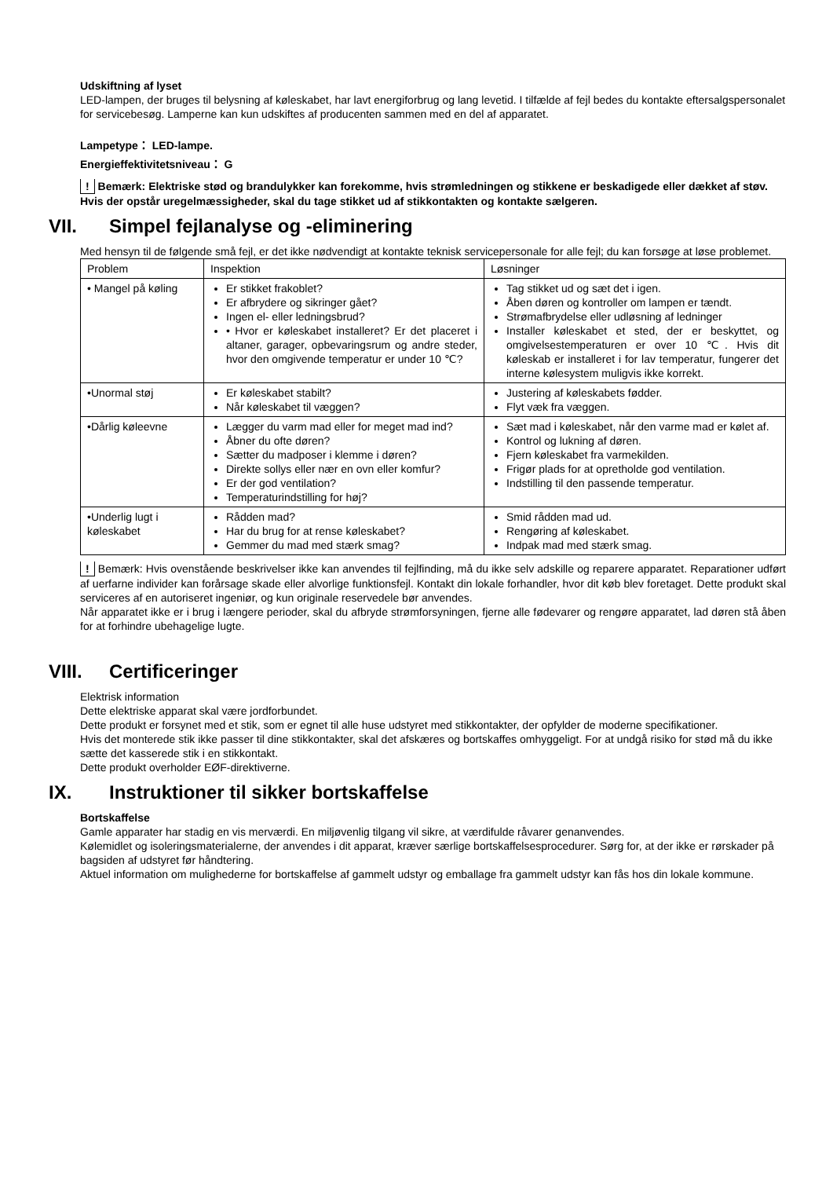Udskiftning af lyset
LED-lampen, der bruges til belysning af køleskabet, har lavt energiforbrug og lang levetid. I tilfælde af fejl bedes du kontakte eftersalgspersonalet for servicebesøg. Lamperne kan kun udskiftes af producenten sammen med en del af apparatet.
Lampetype： LED-lampe.
Energieffektivitetsniveau： G
! Bemærk: Elektriske stød og brandulykker kan forekomme, hvis strømledningen og stikkene er beskadigede eller dækket af støv. Hvis der opstår uregelmæssigheder, skal du tage stikket ud af stikkontakten og kontakte sælgeren.
VII. Simpel fejlanalyse og -eliminering
Med hensyn til de følgende små fejl, er det ikke nødvendigt at kontakte teknisk servicepersonale for alle fejl; du kan forsøge at løse problemet.
| Problem | Inspektion | Løsninger |
| • Mangel på køling | Er stikket frakoblet? Er afbrydere og sikringer gået? Ingen el- eller ledningsbrud? • Hvor er køleskabet installeret? Er det placeret i altaner, garager, opbevaringsrum og andre steder, hvor den omgivende temperatur er under 10 ℃? | Tag stikket ud og sæt det i igen. Åben døren og kontroller om lampen er tændt. Strømafbrydelse eller udløsning af ledninger Installer køleskabet et sted, der er beskyttet, og omgivelsestemperaturen er over 10 ℃. Hvis dit køleskab er installeret i for lav temperatur, fungerer det interne kølesystem muligvis ikke korrekt. |
| •Unormal støj | Er køleskabet stabilt? Når køleskabet til væggen? | Justering af køleskabets fødder. Flyt væk fra væggen. |
| •Dårlig køleevne | Lægger du varm mad eller for meget mad ind? Åbner du ofte døren? Sætter du madposer i klemme i døren? Direkte sollys eller nær en ovn eller komfur? Er der god ventilation? Temperaturindstilling for høj? | Sæt mad i køleskabet, når den varme mad er kølet af. Kontrol og lukning af døren. Fjern køleskabet fra varmekilden. Frigør plads for at opretholde god ventilation. Indstilling til den passende temperatur. |
| •Underlig lugt i køleskabet | Rådden mad? Har du brug for at rense køleskabet? Gemmer du mad med stærk smag? | Smid rådden mad ud. Rengøring af køleskabet. Indpak mad med stærk smag. |
! Bemærk: Hvis ovenstående beskrivelser ikke kan anvendes til fejlfinding, må du ikke selv adskille og reparere apparatet. Reparationer udført af uerfarne individer kan forårsage skade eller alvorlige funktionsfejl. Kontakt din lokale forhandler, hvor dit køb blev foretaget. Dette produkt skal serviceres af en autoriseret ingeniør, og kun originale reservedele bør anvendes.
Når apparatet ikke er i brug i længere perioder, skal du afbryde strømforsyningen, fjerne alle fødevarer og rengøre apparatet, lad døren stå åben for at forhindre ubehagelige lugte.
VIII. Certificeringer
Elektrisk information
Dette elektriske apparat skal være jordforbundet.
Dette produkt er forsynet med et stik, som er egnet til alle huse udstyret med stikkontakter, der opfylder de moderne specifikationer.
Hvis det monterede stik ikke passer til dine stikkontakter, skal det afskæres og bortskaffes omhyggeligt. For at undgå risiko for stød må du ikke sætte det kasserede stik i en stikkontakt.
Dette produkt overholder EØF-direktiverne.
IX. Instruktioner til sikker bortskaffelse
Bortskaffelse
Gamle apparater har stadig en vis merværdi. En miljøvenlig tilgang vil sikre, at værdifulde råvarer genanvendes.
Kølemidlet og isoleringsmaterialerne, der anvendes i dit apparat, kræver særlige bortskaffelsesprocedurer. Sørg for, at der ikke er rørskader på bagsiden af udstyret før håndtering.
Aktuel information om mulighederne for bortskaffelse af gammelt udstyr og emballage fra gammelt udstyr kan fås hos din lokale kommune.